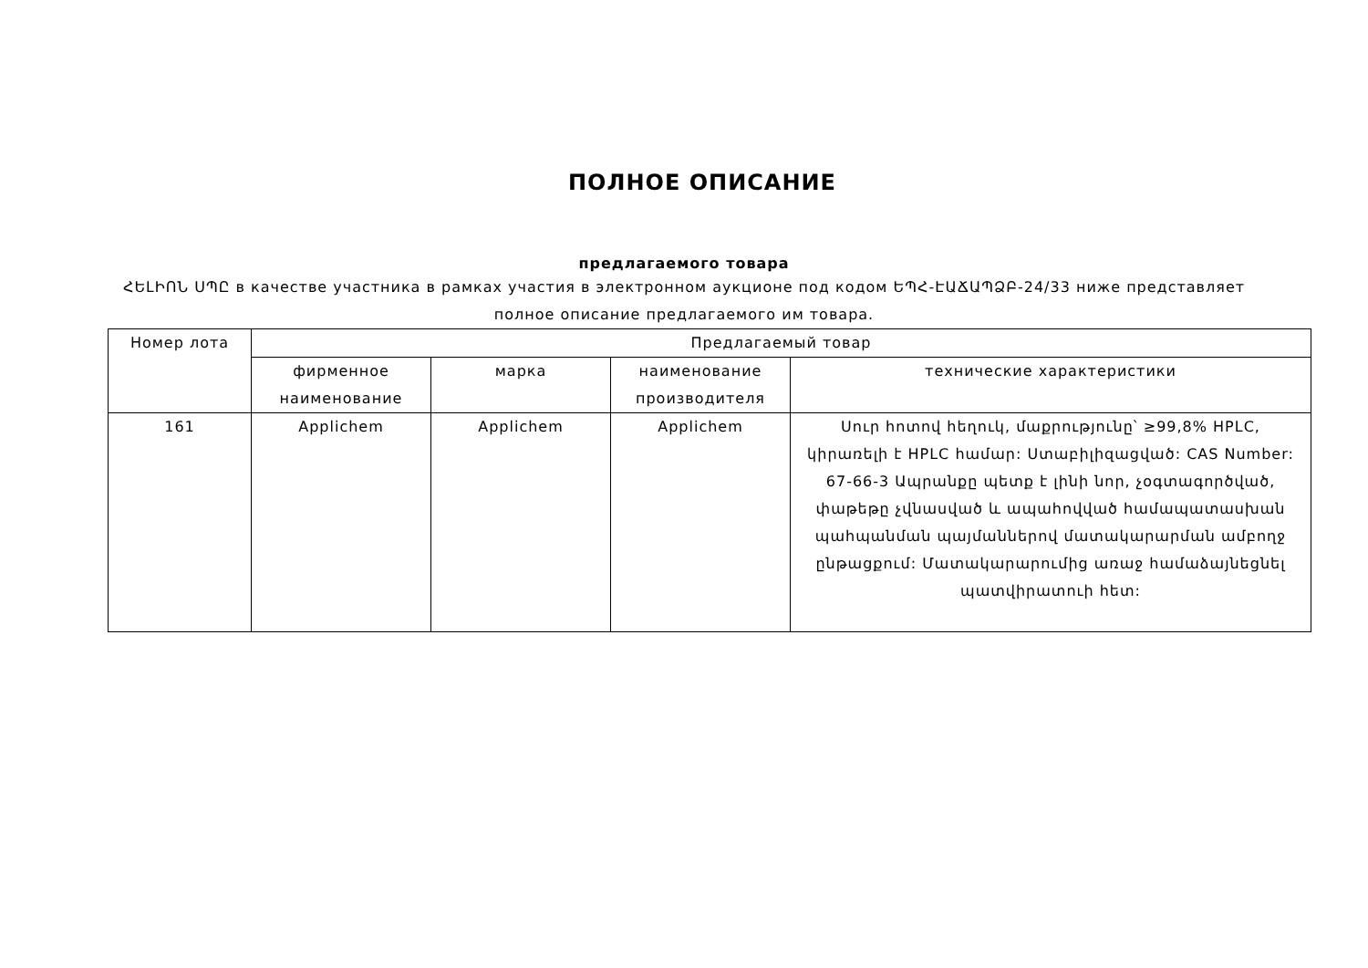ПОЛНОЕ ОПИСАНИЕ
предлагаемого товара
ՀԵԼԻՈՆ ՍՊԸ в качестве участника в рамках участия в электронном аукционе под кодом ԵՊՀ-ԷԱՃԱՊՁԲ-24/33 ниже представляет полное описание предлагаемого им товара.
| Номер лота | Предлагаемый товар | | | |
| --- | --- | --- | --- | --- |
| | фирменное наименование | марка | наименование производителя | технические характеристики |
| 161 | Applichem | Applichem | Applichem | Սուր հոտով հեղուկ, մաքրությունը՝ ≥99,8% HPLC, կիրառելի է HPLC համար: Ստաբիլիզացված: CAS Number: 67-66-3 Ապրանքը պետք է լինի նոր, չօգտագործված, փաթեթը չվնասված և ապահովված համապատասխան պահպանման պայմաններով մատակարարման ամբողջ ընթացքում: Մատակարարումից առաջ համաձայնեցնել պատվիրատուի հետ: |